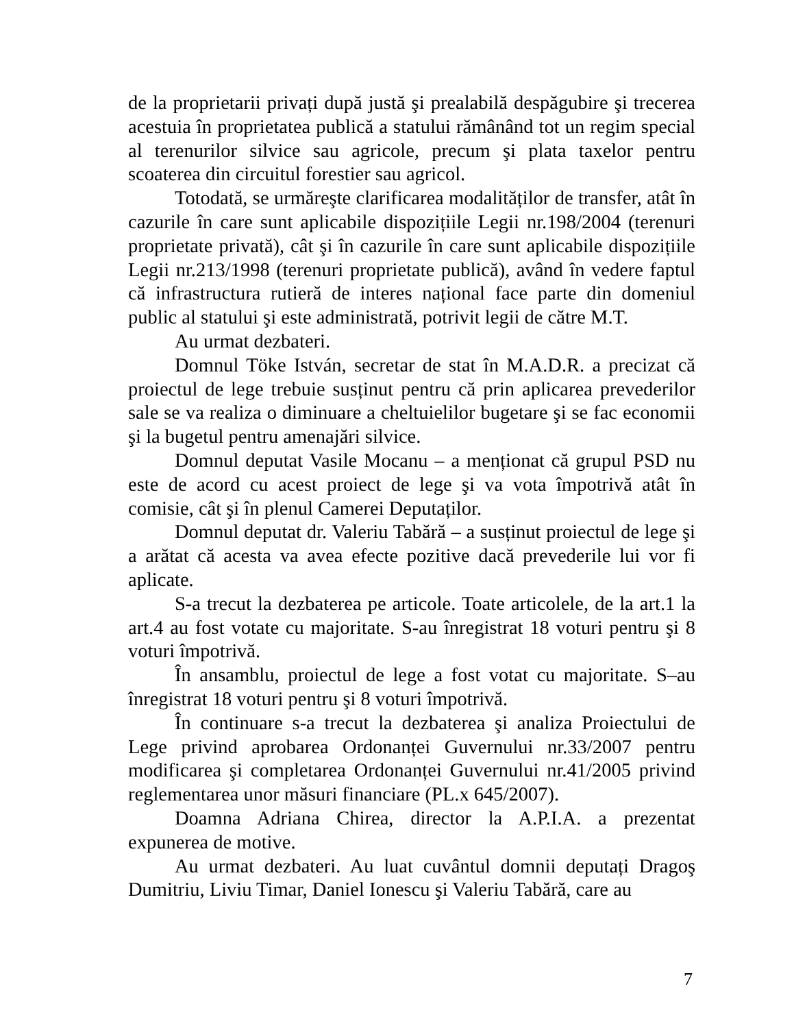de la proprietarii privați după justă şi prealabilă despăgubire şi trecerea acestuia în proprietatea publică a statului rămânând tot un regim special al terenurilor silvice sau agricole, precum şi plata taxelor pentru scoaterea din circuitul forestier sau agricol.
Totodată, se urmăreşte clarificarea modalităților de transfer, atât în cazurile în care sunt aplicabile dispozițiile Legii nr.198/2004 (terenuri proprietate privată), cât şi în cazurile în care sunt aplicabile dispozițiile Legii nr.213/1998 (terenuri proprietate publică), având în vedere faptul că infrastructura rutieră de interes național face parte din domeniul public al statului şi este administrată, potrivit legii de către M.T.
Au urmat dezbateri.
Domnul Töke István, secretar de stat în M.A.D.R. a precizat că proiectul de lege trebuie susținut pentru că prin aplicarea prevederilor sale se va realiza o diminuare a cheltuielilor bugetare şi se fac economii şi la bugetul pentru amenajări silvice.
Domnul deputat Vasile Mocanu – a menționat că grupul PSD nu este de acord cu acest proiect de lege şi va vota împotrivă atât în comisie, cât şi în plenul Camerei Deputaților.
Domnul deputat dr. Valeriu Tabără – a susținut proiectul de lege şi a arătat că acesta va avea efecte pozitive dacă prevederile lui vor fi aplicate.
S-a trecut la dezbaterea pe articole. Toate articolele, de la art.1 la art.4 au fost votate cu majoritate. S-au înregistrat 18 voturi pentru şi 8 voturi împotrivă.
În ansamblu, proiectul de lege a fost votat cu majoritate. S–au înregistrat 18 voturi pentru şi 8 voturi împotrivă.
În continuare s-a trecut la dezbaterea şi analiza Proiectului de Lege privind aprobarea Ordonanței Guvernului nr.33/2007 pentru modificarea şi completarea Ordonanței Guvernului nr.41/2005 privind reglementarea unor măsuri financiare (PL.x 645/2007).
Doamna Adriana Chirea, director la A.P.I.A. a prezentat expunerea de motive.
Au urmat dezbateri. Au luat cuvântul domnii deputați Dragoş Dumitriu, Liviu Timar, Daniel Ionescu şi Valeriu Tabără, care au
7